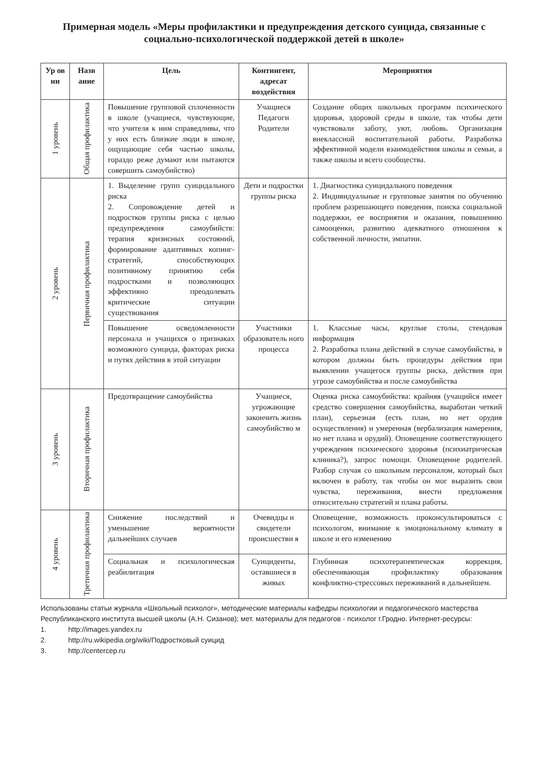Примерная модель «Меры профилактики и предупреждения детского суицида, связанные с социально-психологической поддержкой детей в школе»
| Ур ов ни | Назв ание | Цель | Контингент, адресат воздействия | Мероприятия |
| --- | --- | --- | --- | --- |
| 1 уровень | Общая профилактика | Повышение групповой сплоченности в школе (учащиеся, чувствующие, что учителя к ним справедливы, что у них есть близкие люди в школе, ощущающие себя частью школы, гораздо реже думают или пытаются совершить самоубийство) | Учащиеся Педагоги Родители | Создание общих школьных программ психического здоровья, здоровой среды в школе, так чтобы дети чувствовали заботу, уют, любовь. Организация внеклассной воспитательной работы. Разработка эффективной модели взаимодействия школы и семьи, а также школы и всего сообщества. |
| 2 уровень | Первичная профилактика | 1. Выделение групп суицидального риска 2. Сопровождение детей и подростков группы риска с целью предупреждения самоубийств: терапия кризисных состояний, формирование адаптивных копинг-стратегий, способствующих позитивному принятию себя подростками и позволяющих эффективно преодолевать критические ситуации существования | Дети и подростки группы риска | 1. Диагностика суицидального поведения 2. Индивидуальные и групповые занятия по обучению проблем разрешающего поведения, поиска социальной поддержки, ее восприятия и оказания, повышению самооценки, развитию адекватного отношения к собственной личности, эмпатии. |
| | | Повышение осведомленности персонала и учащихся о признаках возможного суицида, факторах риска и путях действия в этой ситуации | Участники образователь ного процесса | 1. Классные часы, круглые столы, стендовая информация 2. Разработка плана действий в случае самоубийства, в котором должны быть процедуры действия при выявлении учащегося группы риска, действия при угрозе самоубийства и после самоубийства |
| 3 уровень | Вторичная профилактика | Предотвращение самоубийства | Учащиеся, угрожающие закончить жизнь самоубийство м | Оценка риска самоубийства: крайняя (учащийся имеет средство совершения самоубийства, выработан четкий план), серьезная (есть план, но нет орудия осуществления) и умеренная (вербализация намерения, но нет плана и орудий). Оповещение соответствующего учреждения психического здоровья (психиатрическая клиника?), запрос помощи. Оповещение родителей. Разбор случая со школьным персоналом, который был включен в работу, так чтобы он мог выразить свои чувства, переживания, внести предложения относительно стратегий и плана работы. |
| 4 уровень | Третичная профилактика | Снижение последствий и уменьшение вероятности дальнейших случаев | Очевидцы и свидетели происшестви я | Оповещение, возможность проконсультироваться с психологом, внимание к эмоциональному климату в школе и его изменению |
| | | Социальная и психологическая реабилитация | Суициденты, оставшиеся в живых | Глубинная психотерапевтическая коррекция, обеспечивающая профилактику образования конфликтно-стрессовых переживаний в дальнейшем. |
Использованы статьи журнала «Школьный психолог», методические материалы кафедры психологии и педагогического мастерства Республиканского института высшей школы (А.Н. Сизанов); мет. материалы для педагогов - психолог г.Гродно. Интернет-ресурсы:
1. http://images.yandex.ru
2. http://ru.wikipedia.org/wiki/Подростковый суицид
3. http://centercep.ru